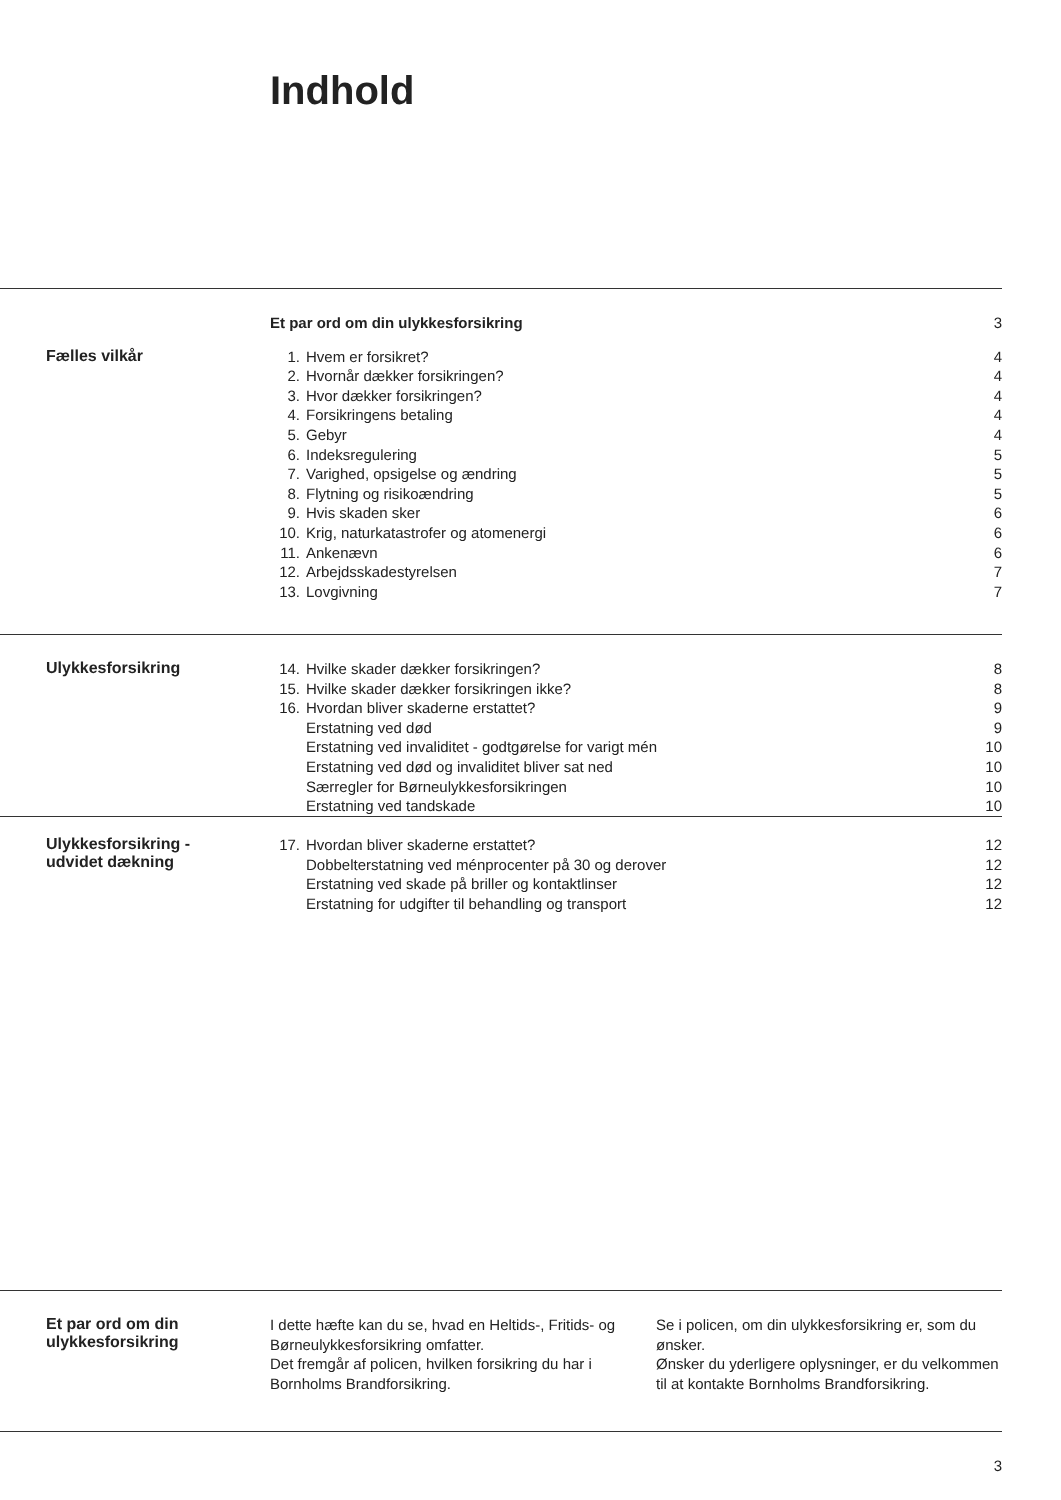Indhold
| Et par ord om din ulykkesforsikring | 3 |
Fælles vilkår
| 1. | Hvem er forsikret? | 4 |
| 2. | Hvornår dækker forsikringen? | 4 |
| 3. | Hvor dækker forsikringen? | 4 |
| 4. | Forsikringens betaling | 4 |
| 5. | Gebyr | 4 |
| 6. | Indeksregulering | 5 |
| 7. | Varighed, opsigelse og ændring | 5 |
| 8. | Flytning og risikoændring | 5 |
| 9. | Hvis skaden sker | 6 |
| 10. | Krig, naturkatastrofer og atomenergi | 6 |
| 11. | Ankenævn | 6 |
| 12. | Arbejdsskadestyrelsen | 7 |
| 13. | Lovgivning | 7 |
Ulykkesforsikring
| 14. | Hvilke skader dækker forsikringen? | 8 |
| 15. | Hvilke skader dækker forsikringen ikke? | 8 |
| 16. | Hvordan bliver skaderne erstattet? | 9 |
| | Erstatning ved død | 9 |
| | Erstatning ved invaliditet - godtgørelse for varigt mén | 10 |
| | Erstatning ved død og invaliditet bliver sat ned | 10 |
| | Særregler for Børneulykkesforsikringen | 10 |
| | Erstatning ved tandskade | 10 |
Ulykkesforsikring -
udvidet dækning
| 17. | Hvordan bliver skaderne erstattet? | 12 |
| | Dobbelterstatning ved ménprocenter på 30 og derover | 12 |
| | Erstatning ved skade på briller og kontaktlinser | 12 |
| | Erstatning for udgifter til behandling og transport | 12 |
Et par ord om din
ulykkesforsikring
I dette hæfte kan du se, hvad en Heltids-, Fritids- og Børneulykkesforsikring omfatter.
Det fremgår af policen, hvilken forsikring du har i Bornholms Brandforsikring.
Se i policen, om din ulykkesforsikring er, som du ønsker.
Ønsker du yderligere oplysninger, er du velkommen til at kontakte Bornholms Brandforsikring.
3